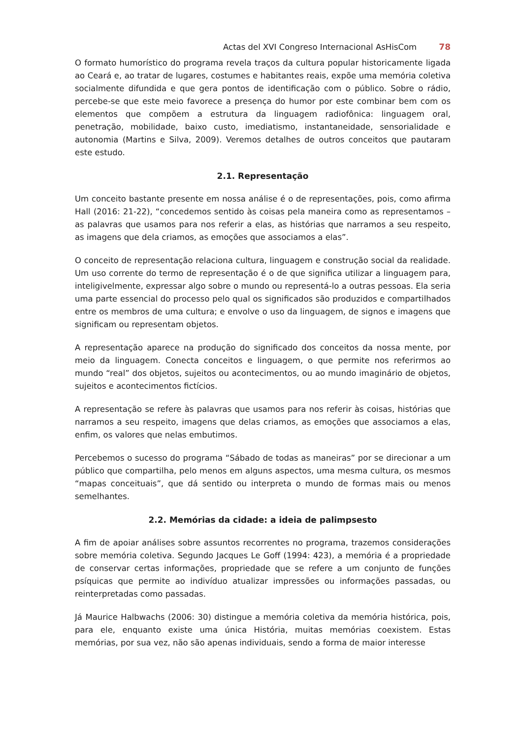Actas del XVI Congreso Internacional AsHisCom 78
O formato humorístico do programa revela traços da cultura popular historicamente ligada ao Ceará e, ao tratar de lugares, costumes e habitantes reais, expõe uma memória coletiva socialmente difundida e que gera pontos de identificação com o público. Sobre o rádio, percebe-se que este meio favorece a presença do humor por este combinar bem com os elementos que compõem a estrutura da linguagem radiofônica: linguagem oral, penetração, mobilidade, baixo custo, imediatismo, instantaneidade, sensorialidade e autonomia (Martins e Silva, 2009). Veremos detalhes de outros conceitos que pautaram este estudo.
2.1. Representação
Um conceito bastante presente em nossa análise é o de representações, pois, como afirma Hall (2016: 21-22), “concedemos sentido às coisas pela maneira como as representamos – as palavras que usamos para nos referir a elas, as histórias que narramos a seu respeito, as imagens que dela criamos, as emoções que associamos a elas”.
O conceito de representação relaciona cultura, linguagem e construção social da realidade. Um uso corrente do termo de representação é o de que significa utilizar a linguagem para, inteligivelmente, expressar algo sobre o mundo ou representá-lo a outras pessoas. Ela seria uma parte essencial do processo pelo qual os significados são produzidos e compartilhados entre os membros de uma cultura; e envolve o uso da linguagem, de signos e imagens que significam ou representam objetos.
A representação aparece na produção do significado dos conceitos da nossa mente, por meio da linguagem. Conecta conceitos e linguagem, o que permite nos referirmos ao mundo “real” dos objetos, sujeitos ou acontecimentos, ou ao mundo imaginário de objetos, sujeitos e acontecimentos fictícios.
A representação se refere às palavras que usamos para nos referir às coisas, histórias que narramos a seu respeito, imagens que delas criamos, as emoções que associamos a elas, enfim, os valores que nelas embutimos.
Percebemos o sucesso do programa “Sábado de todas as maneiras” por se direcionar a um público que compartilha, pelo menos em alguns aspectos, uma mesma cultura, os mesmos “mapas conceituais”, que dá sentido ou interpreta o mundo de formas mais ou menos semelhantes.
2.2. Memórias da cidade: a ideia de palimpsesto
A fim de apoiar análises sobre assuntos recorrentes no programa, trazemos considerações sobre memória coletiva. Segundo Jacques Le Goff (1994: 423), a memória é a propriedade de conservar certas informações, propriedade que se refere a um conjunto de funções psíquicas que permite ao indivíduo atualizar impressões ou informações passadas, ou reinterpretadas como passadas.
Já Maurice Halbwachs (2006: 30) distingue a memória coletiva da memória histórica, pois, para ele, enquanto existe uma única História, muitas memórias coexistem. Estas memórias, por sua vez, não são apenas individuais, sendo a forma de maior interesse